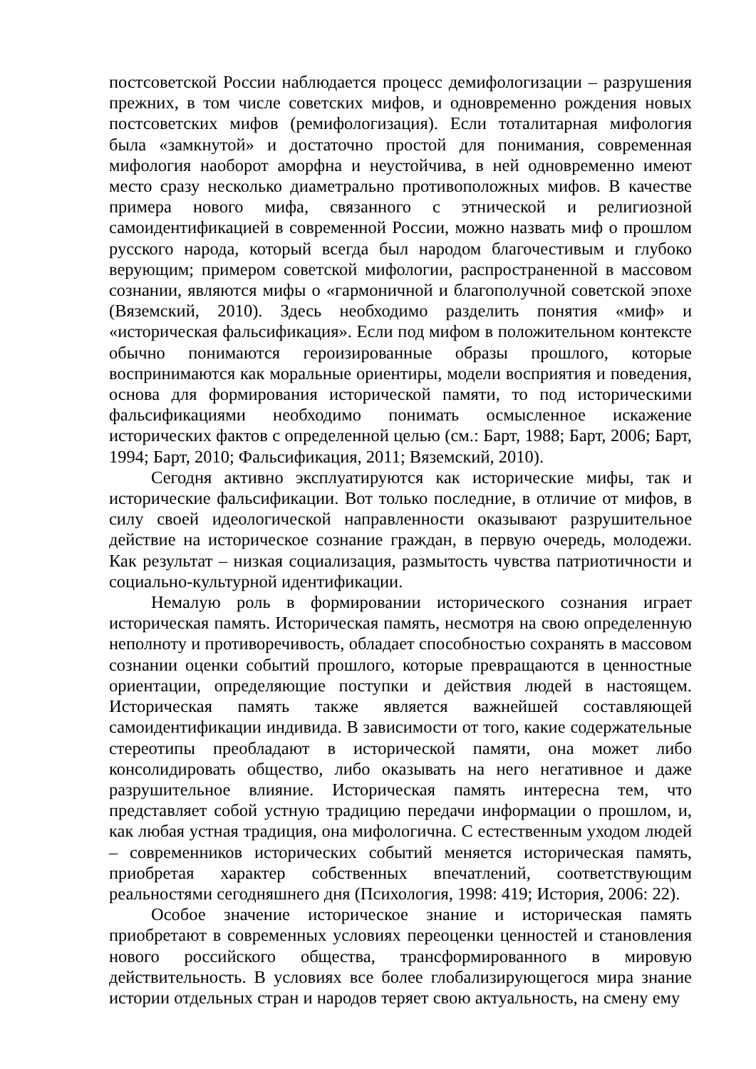постсоветской России наблюдается процесс демифологизации – разрушения прежних, в том числе советских мифов, и одновременно рождения новых постсоветских мифов (ремифологизация). Если тоталитарная мифология была «замкнутой» и достаточно простой для понимания, современная мифология наоборот аморфна и неустойчива, в ней одновременно имеют место сразу несколько диаметрально противоположных мифов. В качестве примера нового мифа, связанного с этнической и религиозной самоидентификацией в современной России, можно назвать миф о прошлом русского народа, который всегда был народом благочестивым и глубоко верующим; примером советской мифологии, распространенной в массовом сознании, являются мифы о «гармоничной и благополучной советской эпохе (Вяземский, 2010). Здесь необходимо разделить понятия «миф» и «историческая фальсификация». Если под мифом в положительном контексте обычно понимаются героизированные образы прошлого, которые воспринимаются как моральные ориентиры, модели восприятия и поведения, основа для формирования исторической памяти, то под историческими фальсификациями необходимо понимать осмысленное искажение исторических фактов с определенной целью (см.: Барт, 1988; Барт, 2006; Барт, 1994; Барт, 2010; Фальсификация, 2011; Вяземский, 2010).
Сегодня активно эксплуатируются как исторические мифы, так и исторические фальсификации. Вот только последние, в отличие от мифов, в силу своей идеологической направленности оказывают разрушительное действие на историческое сознание граждан, в первую очередь, молодежи. Как результат – низкая социализация, размытость чувства патриотичности и социально-культурной идентификации.
Немалую роль в формировании исторического сознания играет историческая память. Историческая память, несмотря на свою определенную неполноту и противоречивость, обладает способностью сохранять в массовом сознании оценки событий прошлого, которые превращаются в ценностные ориентации, определяющие поступки и действия людей в настоящем. Историческая память также является важнейшей составляющей самоидентификации индивида. В зависимости от того, какие содержательные стереотипы преобладают в исторической памяти, она может либо консолидировать общество, либо оказывать на него негативное и даже разрушительное влияние. Историческая память интересна тем, что представляет собой устную традицию передачи информации о прошлом, и, как любая устная традиция, она мифологична. С естественным уходом людей – современников исторических событий меняется историческая память, приобретая характер собственных впечатлений, соответствующим реальностями сегодняшнего дня (Психология, 1998: 419; История, 2006: 22).
Особое значение историческое знание и историческая память приобретают в современных условиях переоценки ценностей и становления нового российского общества, трансформированного в мировую действительность. В условиях все более глобализирующегося мира знание истории отдельных стран и народов теряет свою актуальность, на смену ему